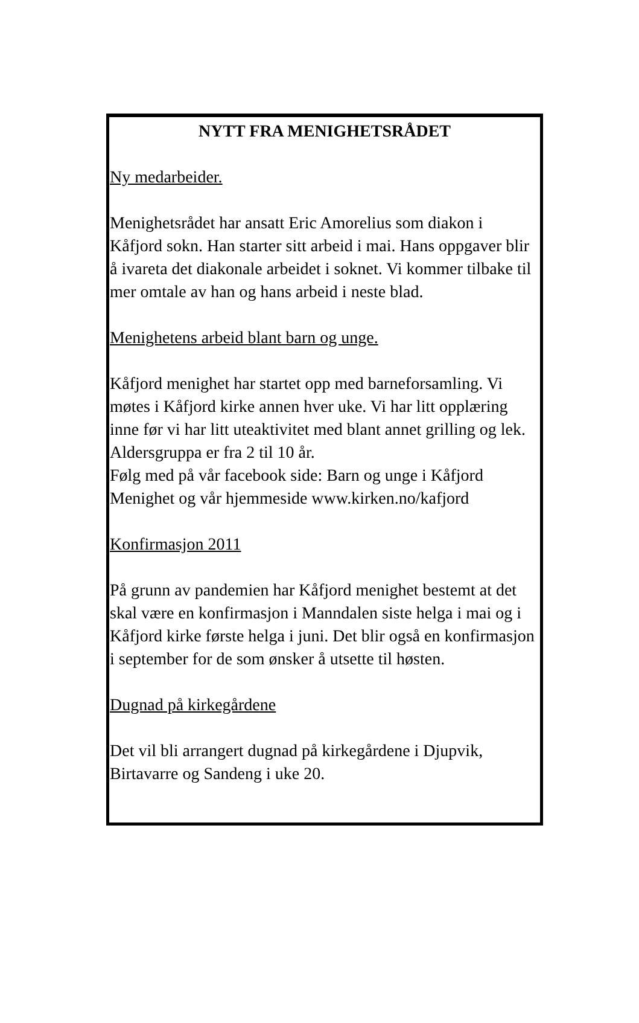NYTT FRA MENIGHETSRÅDET
Ny medarbeider.
Menighetsrådet har ansatt Eric Amorelius som diakon i Kåfjord sokn. Han starter sitt arbeid i mai. Hans oppgaver blir å ivareta det diakonale arbeidet i soknet. Vi kommer tilbake til mer omtale av han og hans arbeid i neste blad.
Menighetens arbeid blant barn og unge.
Kåfjord menighet har startet opp med barneforsamling. Vi møtes i Kåfjord kirke annen hver uke. Vi har litt opplæring inne før vi har litt uteaktivitet med blant annet grilling og lek. Aldersgruppa er fra 2 til 10 år.
Følg med på vår facebook side: Barn og unge i Kåfjord Menighet og vår hjemmeside www.kirken.no/kafjord
Konfirmasjon 2011
På grunn av pandemien har Kåfjord menighet bestemt at det skal være en konfirmasjon i Manndalen siste helga i mai og i Kåfjord kirke første helga i juni. Det blir også en konfirmasjon i september for de som ønsker å utsette til høsten.
Dugnad på kirkegårdene
Det vil bli arrangert dugnad på kirkegårdene i Djupvik, Birtavarre og Sandeng i uke 20.